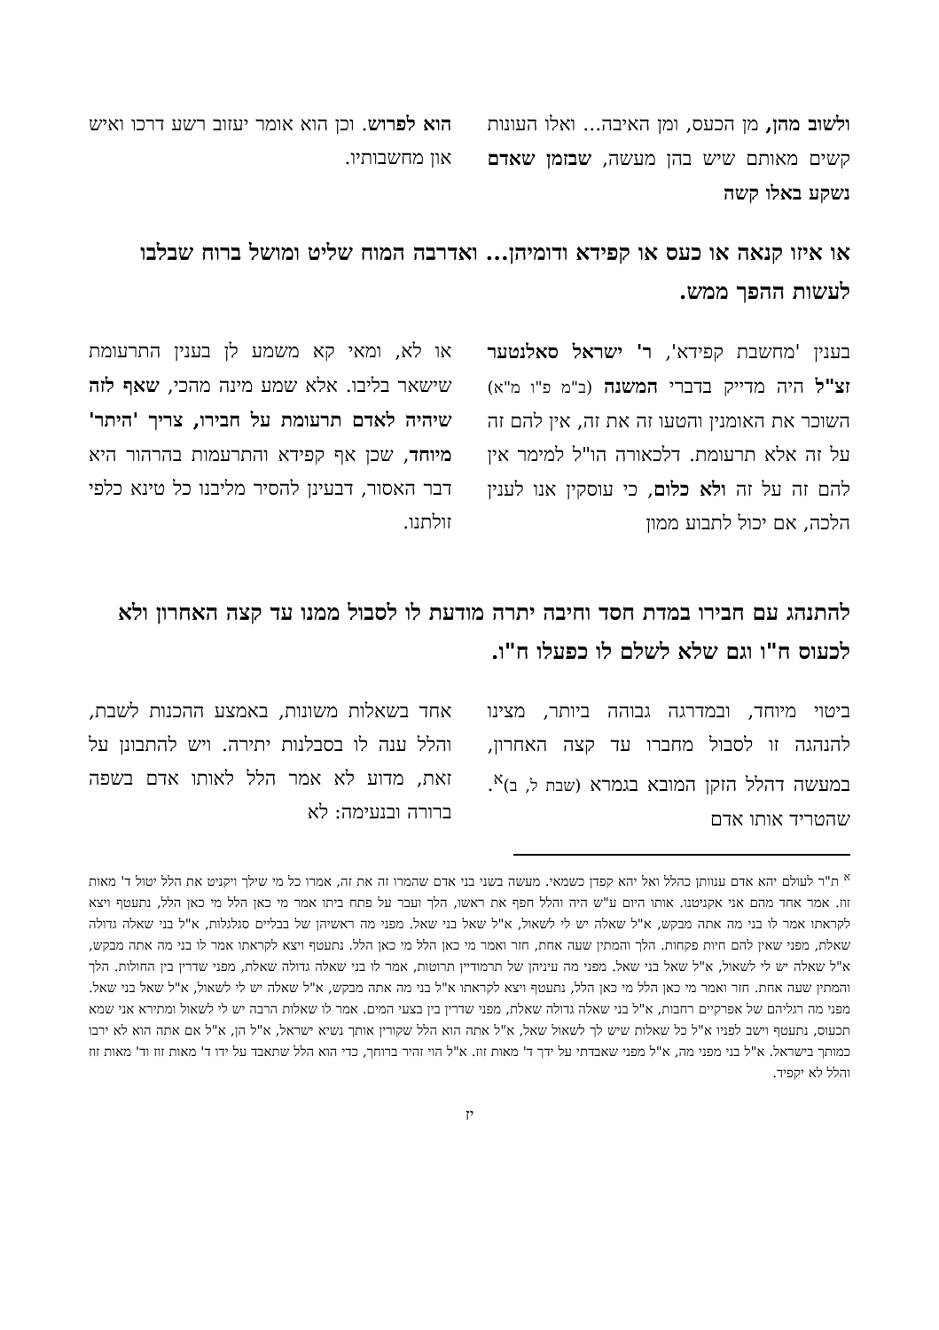ולשוב מהן, מן הכעס, ומן האיבה... ואלו העונות קשים מאותם שיש בהן מעשה, שבזמן שאדם נשקע באלו קשה
הוא לפרוש. וכן הוא אומר יעזוב רשע דרכו ואיש און מחשבותיו.
או איזו קנאה או כעס או קפידא ודומיהן... ואדרבה המוח שליט ומושל ברוח שבלבו לעשות ההפך ממש.
בענין 'מחשבת קפידא', ר' ישראל סאלנטער זצ"ל היה מדייק בדברי המשנה (ב"מ פ"ו מ"א) השוכר את האומנין והטעו זה את זה, אין להם זה על זה אלא תרעומת. דלכאורה הו"ל למימר אין להם זה על זה ולא כלום, כי עוסקין אנו לענין הלכה, אם יכול לתבוע ממון
או לא, ומאי קא משמע לן בענין התרעומת שישאר בליבו. אלא שמע מינה מהכי, שאף לזה שיהיה לאדם תרעומת על חבירו, צריך 'היתר' מיוחד, שכן אף קפידא והתרעמות בהרהור היא דבר האסור, דבעינן להסיר מליבנו כל טינא כלפי זולתנו.
להתנהג עם חבירו במדת חסד וחיבה יתרה מודעת לו לסבול ממנו עד קצה האחרון ולא לכעוס ח"ו וגם שלא לשלם לו כפעלו ח"ו.
ביטוי מיוחד, ובמדרגה גבוהה ביותר, מצינו להנהגה זו לסבול מחברו עד קצה האחרון, במעשה דהלל הזקן המובא בגמרא (שבת ל, ב)<sup>א</sup>. שהטריד אותו אדם
אחד בשאלות משונות, באמצע ההכנות לשבת, והלל ענה לו בסבלנות יתירה. ויש להתבונן על זאת, מדוע לא אמר הלל לאותו אדם בשפה ברורה ובנעימה: לא
<sup>א</sup> ת"ר לעולם יהא אדם ענוותן כהלל ואל יהא קפדן כשמאי. מעשה בשני בני אדם שהמרו זה את זה, אמרו כל מי שילך ויקניט את הלל יטול ד' מאות זוז. אמר אחד מהם אני אקניטנו. אותו היום ע"ש היה והלל חפף את ראשו, הלך ועבר על פתח ביתו אמר מי כאן הלל מי כאן הלל, נתעטף ויצא לקראתו אמר לו בני מה אתה מבקש, א"ל שאלה יש לי לשאול, א"ל שאל בני שאל. מפני מה ראשיהן של בבליים סגלגלות, א"ל בני שאלה גדולה שאלת, מפני שאין להם חיות פקחות. הלך והמתין שעה אחת, חזר ואמר מי כאן הלל מי כאן הלל. נתעטף ויצא לקראתו אמר לו בני מה אתה מבקש, א"ל שאלה יש לי לשאול, א"ל שאל בני שאל. מפני מה עיניהן של תרמודיין תרוטות, אמר לו בני שאלה גדולה שאלת, מפני שדרין בין החולות. הלך והמתין שעה אחת. חזר ואמר מי כאן הלל מי כאן הלל, נתעטף ויצא לקראתו א"ל בני מה אתה מבקש, א"ל שאלה יש לי לשאול, א"ל שאל בני שאל. מפני מה רגליהם של אפרקיים רחבות, א"ל בני שאלה גדולה שאלת, מפני שדרין בין בצעי המים. אמר לו שאלות הרבה יש לי לשאול ומתירא אני שמא תכעוס, נתעטף וישב לפניו א"ל כל שאלות שיש לך לשאול שאל, א"ל אתה הוא הלל שקורין אותך נשיא ישראל, א"ל הן, א"ל אם אתה הוא לא ירבו כמותך בישראל. א"ל בני מפני מה, א"ל מפני שאבדתי על ידך ד' מאות זוז. א"ל הוי זהיר ברוחך, כדי הוא הלל שתאבד על ידו ד' מאות זוז וד' מאות זוז והלל לא יקפיד.
יז